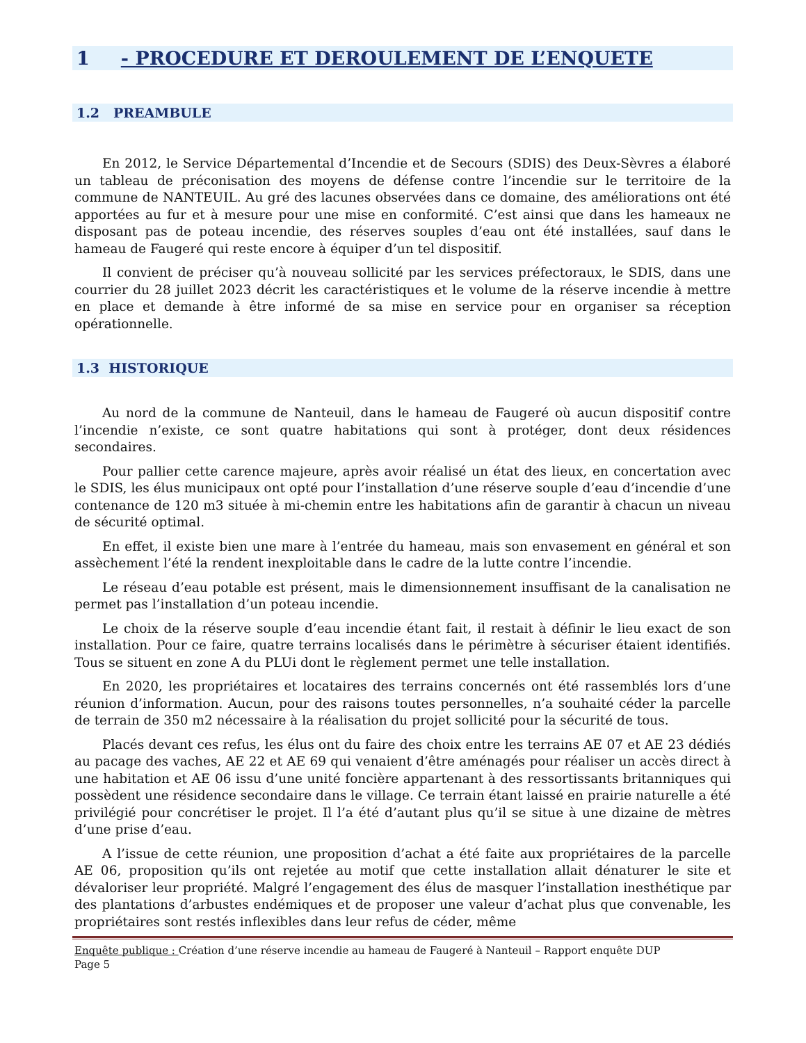1 - PROCEDURE ET DEROULEMENT DE L’ENQUETE
1.2 PREAMBULE
En 2012, le Service Départemental d’Incendie et de Secours (SDIS) des Deux-Sèvres a élaboré un tableau de préconisation des moyens de défense contre l’incendie sur le territoire de la commune de NANTEUIL. Au gré des lacunes observées dans ce domaine, des améliorations ont été apportées au fur et à mesure pour une mise en conformité. C’est ainsi que dans les hameaux ne disposant pas de poteau incendie, des réserves souples d’eau ont été installées, sauf dans le hameau de Faugeré qui reste encore à équiper d’un tel dispositif.
Il convient de préciser qu’à nouveau sollicité par les services préfectoraux, le SDIS, dans une courrier du 28 juillet 2023 décrit les caractéristiques et le volume de la réserve incendie à mettre en place et demande à être informé de sa mise en service pour en organiser sa réception opérationnelle.
1.3 HISTORIQUE
Au nord de la commune de Nanteuil, dans le hameau de Faugeré où aucun dispositif contre l’incendie n’existe, ce sont quatre habitations qui sont à protéger, dont deux résidences secondaires.
Pour pallier cette carence majeure, après avoir réalisé un état des lieux, en concertation avec le SDIS, les élus municipaux ont opté pour l’installation d’une réserve souple d’eau d’incendie d’une contenance de 120 m3 située à mi-chemin entre les habitations afin de garantir à chacun un niveau de sécurité optimal.
En effet, il existe bien une mare à l’entrée du hameau, mais son envasement en général et son assèchement l’été la rendent inexploitable dans le cadre de la lutte contre l’incendie.
Le réseau d’eau potable est présent, mais le dimensionnement insuffisant de la canalisation ne permet pas l’installation d’un poteau incendie.
Le choix de la réserve souple d’eau incendie étant fait, il restait à définir le lieu exact de son installation. Pour ce faire, quatre terrains localisés dans le périmètre à sécuriser étaient identifiés. Tous se situent en zone A du PLUi dont le règlement permet une telle installation.
En 2020, les propriétaires et locataires des terrains concernés ont été rassemblés lors d’une réunion d’information. Aucun, pour des raisons toutes personnelles, n’a souhaité céder la parcelle de terrain de 350 m2 nécessaire à la réalisation du projet sollicité pour la sécurité de tous.
Placés devant ces refus, les élus ont du faire des choix entre les terrains AE 07 et AE 23 dédiés au pacage des vaches, AE 22 et AE 69 qui venaient d’être aménagés pour réaliser un accès direct à une habitation et AE 06 issu d’une unité foncière appartenant à des ressortissants britanniques qui possèdent une résidence secondaire dans le village. Ce terrain étant laissé en prairie naturelle a été privilégié pour concrétiser le projet. Il l’a été d’autant plus qu’il se situe à une dizaine de mètres d’une prise d’eau.
A l’issue de cette réunion, une proposition d’achat a été faite aux propriétaires de la parcelle AE 06, proposition qu’ils ont rejetée au motif que cette installation allait dénaturer le site et dévaloriser leur propriété. Malgré l’engagement des élus de masquer l’installation inesthétique par des plantations d’arbustes endémiques et de proposer une valeur d’achat plus que convenable, les propriétaires sont restés inflexibles dans leur refus de céder, même
Enquête publique : Création d’une réserve incendie au hameau de Faugeré à Nanteuil – Rapport enquête DUP
Page 5